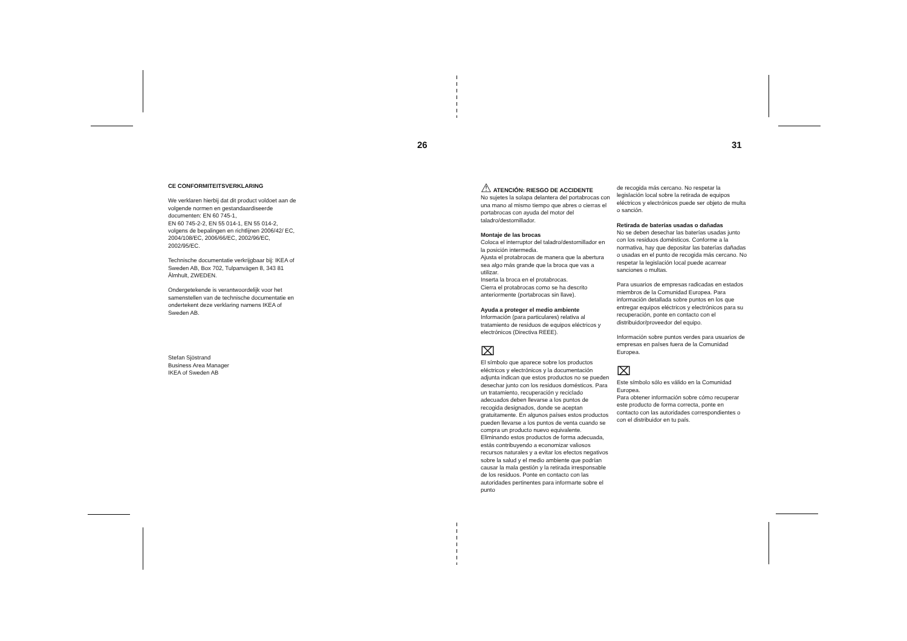26 31
CE CONFORMITEITSVERKLARING
We verklaren hierbij dat dit product voldoet aan de volgende normen en gestandaardiseerde documenten: EN 60 745-1,
EN 60 745-2-2, EN 55 014-1, EN 55 014-2, volgens de bepalingen en richtlijnen 2006/42/ EC, 2004/108/EC, 2006/66/EC, 2002/96/EC, 2002/95/EC.
Technische documentatie verkrijgbaar bij: IKEA of Sweden AB, Box 702, Tulpanvägen 8, 343 81 Älmhult, ZWEDEN.
Ondergetekende is verantwoordelijk voor het samenstellen van de technische documentatie en ondertekent deze verklaring namens IKEA of Sweden AB.
Stefan Sjöstrand
Business Area Manager
IKEA of Sweden AB
⚠ ATENCIÓN: RIESGO DE ACCIDENTE
No sujetes la solapa delantera del portabrocas con una mano al mismo tiempo que abres o cierras el portabrocas con ayuda del motor del taladro/destornillador.
Montaje de las brocas
Coloca el interruptor del taladro/destornillador en la posición intermedia.
Ajusta el protabrocas de manera que la abertura sea algo más grande que la broca que vas a utilizar.
Inserta la broca en el protabrocas.
Cierra el protabrocas como se ha descrito anteriormente (portabrocas sin llave).
Ayuda a proteger el medio ambiente
Información (para particulares) relativa al tratamiento de residuos de equipos eléctricos y electrónicos (Directiva REEE).
⌧
El símbolo que aparece sobre los productos eléctricos y electrónicos y la documentación adjunta indican que estos productos no se pueden desechar junto con los residuos domésticos. Para un tratamiento, recuperación y reciclado adecuados deben llevarse a los puntos de recogida designados, donde se aceptan gratuitamente. En algunos países estos productos pueden llevarse a los puntos de venta cuando se compra un producto nuevo equivalente. Eliminando estos productos de forma adecuada, estás contribuyendo a economizar valiosos recursos naturales y a evitar los efectos negativos sobre la salud y el medio ambiente que podrían causar la mala gestión y la retirada irresponsable de los residuos. Ponte en contacto con las autoridades pertinentes para informarte sobre el punto
de recogida más cercano. No respetar la legislación local sobre la retirada de equipos eléctricos y electrónicos puede ser objeto de multa o sanción.
Retirada de baterías usadas o dañadas
No se deben desechar las baterías usadas junto con los residuos domésticos. Conforme a la normativa, hay que depositar las baterías dañadas o usadas en el punto de recogida más cercano. No respetar la legislación local puede acarrear sanciones o multas.
Para usuarios de empresas radicadas en estados miembros de la Comunidad Europea. Para información detallada sobre puntos en los que entregar equipos eléctricos y electrónicos para su recuperación, ponte en contacto con el distribuidor/proveedor del equipo.
Información sobre puntos verdes para usuarios de empresas en países fuera de la Comunidad Europea.
⌧
Este símbolo sólo es válido en la Comunidad Europea.
Para obtener información sobre cómo recuperar este producto de forma correcta, ponte en contacto con las autoridades correspondientes o con el distribuidor en tu país.